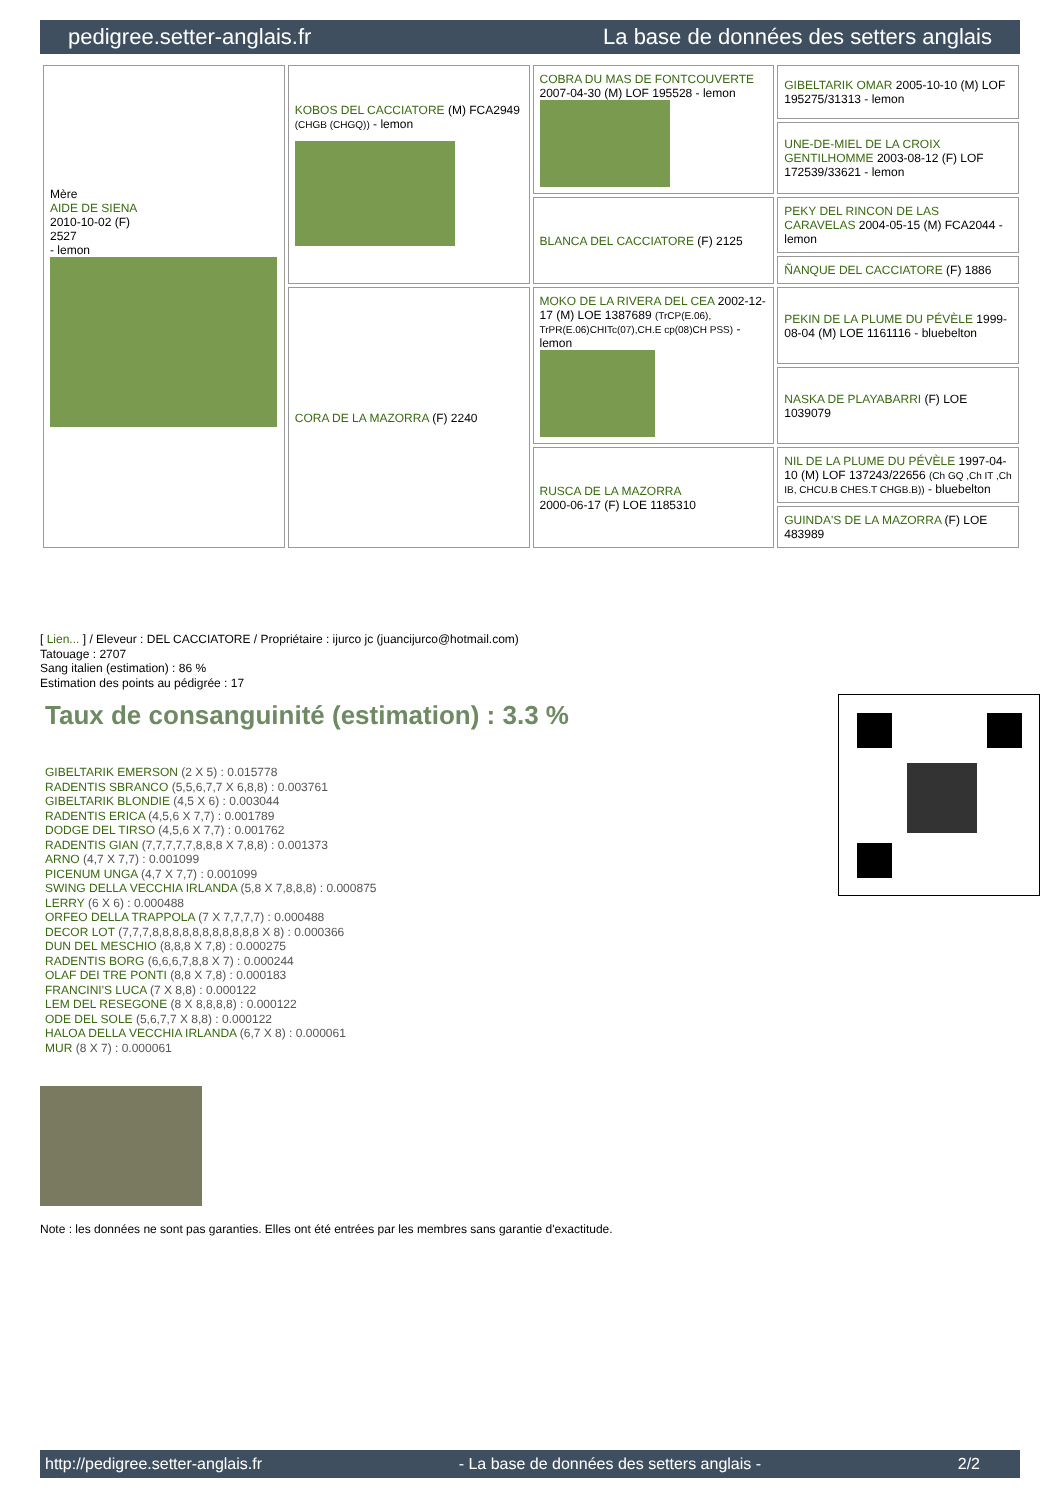pedigree.setter-anglais.fr La base de données des setters anglais
| Mère AIDE DE SIENA 2010-10-02 (F) 2527 - lemon | KOBOS DEL CACCIATORE (M) FCA2949 (CHGB (CHGQ)) - lemon | COBRA DU MAS DE FONTCOUVERTE 2007-04-30 (M) LOF 195528 - lemon | GIBELTARIK OMAR 2005-10-10 (M) LOF 195275/31313 - lemon |
| | | | UNE-DE-MIEL DE LA CROIX GENTILHOMME 2003-08-12 (F) LOF 172539/33621 - lemon |
| | | BLANCA DEL CACCIATORE (F) 2125 | PEKY DEL RINCON DE LAS CARAVELAS 2004-05-15 (M) FCA2044 - lemon |
| | | | ÑANQUE DEL CACCIATORE (F) 1886 |
| | CORA DE LA MAZORRA (F) 2240 | MOKO DE LA RIVERA DEL CEA 2002-12-17 (M) LOE 1387689 (TrCP(E.06), TrPR(E.06)CHITc(07),CH.E cp(08)CH PSS) - lemon | PEKIN DE LA PLUME DU PÉVÈLE 1999-08-04 (M) LOE 1161116 - bluebelton |
| | | | NASKA DE PLAYABARRI (F) LOE 1039079 |
| | | RUSCA DE LA MAZORRA 2000-06-17 (F) LOE 1185310 | NIL DE LA PLUME DU PÉVÈLE 1997-04-10 (M) LOF 137243/22656 (Ch GQ ,Ch IT ,Ch IB, CHCU.B CHES.T CHGB.B)) - bluebelton |
| | | | GUINDA'S DE LA MAZORRA (F) LOE 483989 |
[ Lien... ] / Eleveur : DEL CACCIATORE / Propriétaire : ijurco jc (juancijurco@hotmail.com)
Tatouage : 2707
Sang italien (estimation) : 86 %
Estimation des points au pédigrée : 17
Taux de consanguinité (estimation) : 3.3 %
GIBELTARIK EMERSON (2 X 5) : 0.015778
RADENTIS SBRANCO (5,5,6,7,7 X 6,8,8) : 0.003761
GIBELTARIK BLONDIE (4,5 X 6) : 0.003044
RADENTIS ERICA (4,5,6 X 7,7) : 0.001789
DODGE DEL TIRSO (4,5,6 X 7,7) : 0.001762
RADENTIS GIAN (7,7,7,7,7,8,8,8 X 7,8,8) : 0.001373
ARNO (4,7 X 7,7) : 0.001099
PICENUM UNGA (4,7 X 7,7) : 0.001099
SWING DELLA VECCHIA IRLANDA (5,8 X 7,8,8,8) : 0.000875
LERRY (6 X 6) : 0.000488
ORFEO DELLA TRAPPOLA (7 X 7,7,7,7) : 0.000488
DECOR LOT (7,7,7,8,8,8,8,8,8,8,8,8,8,8 X 8) : 0.000366
DUN DEL MESCHIO (8,8,8 X 7,8) : 0.000275
RADENTIS BORG (6,6,6,7,8,8 X 7) : 0.000244
OLAF DEI TRE PONTI (8,8 X 7,8) : 0.000183
FRANCINI'S LUCA (7 X 8,8) : 0.000122
LEM DEL RESEGONE (8 X 8,8,8,8) : 0.000122
ODE DEL SOLE (5,6,7,7 X 8,8) : 0.000122
HALOA DELLA VECCHIA IRLANDA (6,7 X 8) : 0.000061
MUR (8 X 7) : 0.000061
Note : les données ne sont pas garanties. Elles ont été entrées par les membres sans garantie d'exactitude.
http://pedigree.setter-anglais.fr - La base de données des setters anglais - 2/2